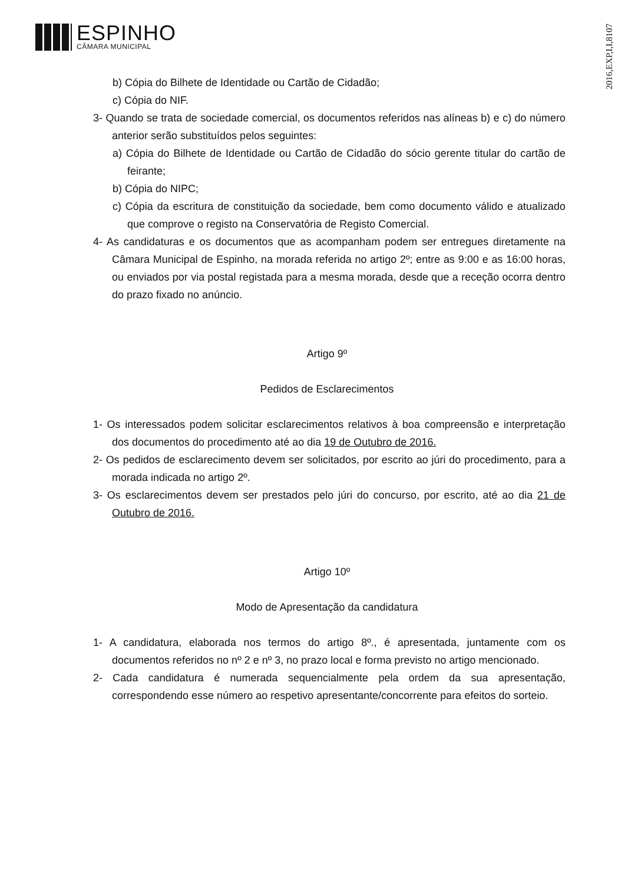ESPINHO
CÂMARA MUNICIPAL
2016,EXP,I,I,8107
b) Cópia do Bilhete de Identidade ou Cartão de Cidadão;
c) Cópia do NIF.
3- Quando se trata de sociedade comercial, os documentos referidos nas alíneas b) e c) do número anterior serão substituídos pelos seguintes:
a) Cópia do Bilhete de Identidade ou Cartão de Cidadão do sócio gerente titular do cartão de feirante;
b) Cópia do NIPC;
c) Cópia da escritura de constituição da sociedade, bem como documento válido e atualizado que comprove o registo na Conservatória de Registo Comercial.
4- As candidaturas e os documentos que as acompanham podem ser entregues diretamente na Câmara Municipal de Espinho, na morada referida no artigo 2º; entre as 9:00 e as 16:00 horas, ou enviados por via postal registada para a mesma morada, desde que a receção ocorra dentro do prazo fixado no anúncio.
Artigo 9º
Pedidos de Esclarecimentos
1- Os interessados podem solicitar esclarecimentos relativos à boa compreensão e interpretação dos documentos do procedimento até ao dia 19 de Outubro de 2016.
2- Os pedidos de esclarecimento devem ser solicitados, por escrito ao júri do procedimento, para a morada indicada no artigo 2º.
3- Os esclarecimentos devem ser prestados pelo júri do concurso, por escrito, até ao dia 21 de Outubro de 2016.
Artigo 10º
Modo de Apresentação da candidatura
1- A candidatura, elaborada nos termos do artigo 8º., é apresentada, juntamente com os documentos referidos no nº 2 e nº 3, no prazo local e forma previsto no artigo mencionado.
2- Cada candidatura é numerada sequencialmente pela ordem da sua apresentação, correspondendo esse número ao respetivo apresentante/concorrente para efeitos do sorteio.